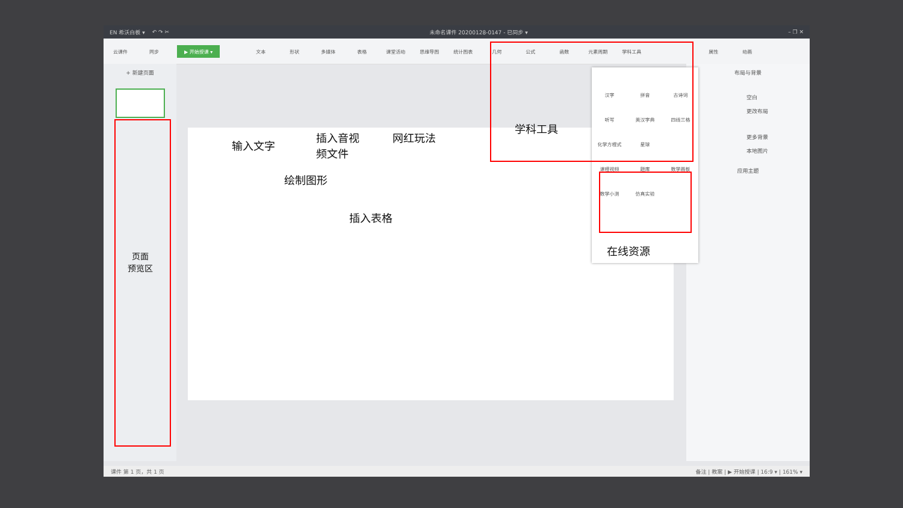EN 希沃白板 ▾ ↶ ↷ ✂ 未命名课件 20200128-0147 - 已同步 ▾ – ❐ ✕
云课件 同步
▶ 开始授课 ▾
文本 形状 多媒体 表格 课堂活动 思维导图 统计图表 几何 公式 函数 元素周期 学科工具 属性 动画
+ 新建页面
布局与背景
空白
更改布局
更多背景
本地图片
应用主题
汉字
拼音
古诗词
听写
英汉字典
四线三格
化学方程式
星球
课程视频
题库
数学画板
数学小测
仿真实验
课件 第 1 页，共 1 页 备注 | 教案 | ▶ 开始授课 | 16:9 ▾ | 161% ▾
页面
预览区
输入文字
插入音视
频文件
网红玩法
学科工具
绘制图形
插入表格
在线资源